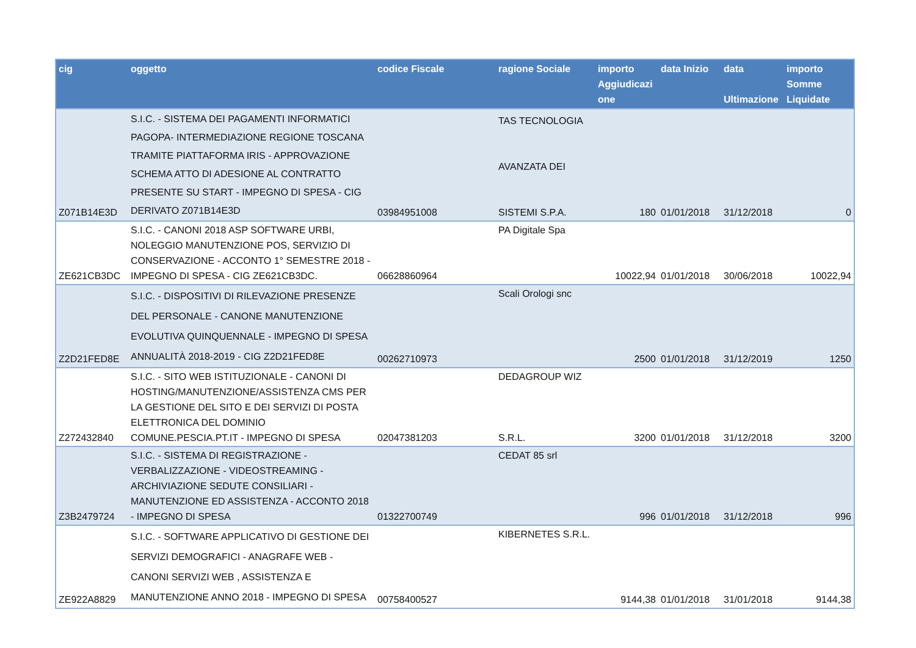| cig | oggetto | codice Fiscale | ragione Sociale | importo Aggiudicazi one | data Inizio | data Ultimazione | importo Somme Liquidate |
| --- | --- | --- | --- | --- | --- | --- | --- |
| Z071B14E3D | S.I.C. - SISTEMA DEI PAGAMENTI INFORMATICI PAGOPA- INTERMEDIAZIONE REGIONE TOSCANA TRAMITE PIATTAFORMA IRIS - APPROVAZIONE SCHEMA ATTO DI ADESIONE AL CONTRATTO PRESENTE SU START - IMPEGNO DI SPESA - CIG DERIVATO Z071B14E3D | 03984951008 | TAS TECNOLOGIA AVANZATA DEI SISTEMI S.P.A. | 180 | 01/01/2018 | 31/12/2018 | 0 |
| ZE621CB3DC | S.I.C. - CANONI 2018 ASP SOFTWARE URBI, NOLEGGIO MANUTENZIONE POS, SERVIZIO DI CONSERVAZIONE - ACCONTO 1° SEMESTRE 2018 - IMPEGNO DI SPESA - CIG ZE621CB3DC. | 06628860964 | PA Digitale Spa | 10022,94 | 01/01/2018 | 30/06/2018 | 10022,94 |
| Z2D21FED8E | S.I.C. - DISPOSITIVI DI RILEVAZIONE PRESENZE DEL PERSONALE - CANONE MANUTENZIONE EVOLUTIVA QUINQUENNALE - IMPEGNO DI SPESA ANNUALITÀ 2018-2019 - CIG Z2D21FED8E | 00262710973 | Scali Orologi snc | 2500 | 01/01/2018 | 31/12/2019 | 1250 |
| Z272432840 | S.I.C. - SITO WEB ISTITUZIONALE - CANONI DI HOSTING/MANUTENZIONE/ASSISTENZA CMS PER LA GESTIONE DEL SITO E DEI SERVIZI DI POSTA ELETTRONICA DEL DOMINIO COMUNE.PESCIA.PT.IT - IMPEGNO DI SPESA | 02047381203 | DEDAGROUP WIZ S.R.L. | 3200 | 01/01/2018 | 31/12/2018 | 3200 |
| Z3B2479724 | S.I.C. - SISTEMA DI REGISTRAZIONE - VERBALIZZAZIONE - VIDEOSTREAMING - ARCHIVIAZIONE SEDUTE CONSILIARI - MANUTENZIONE ED ASSISTENZA - ACCONTO 2018 - IMPEGNO DI SPESA | 01322700749 | CEDAT 85 srl | 996 | 01/01/2018 | 31/12/2018 | 996 |
| ZE922A8829 | S.I.C. - SOFTWARE APPLICATIVO DI GESTIONE DEI SERVIZI DEMOGRAFICI - ANAGRAFE WEB - CANONI SERVIZI WEB , ASSISTENZA E MANUTENZIONE ANNO 2018 - IMPEGNO DI SPESA | 00758400527 | KIBERNETES S.R.L. | 9144,38 | 01/01/2018 | 31/01/2018 | 9144,38 |